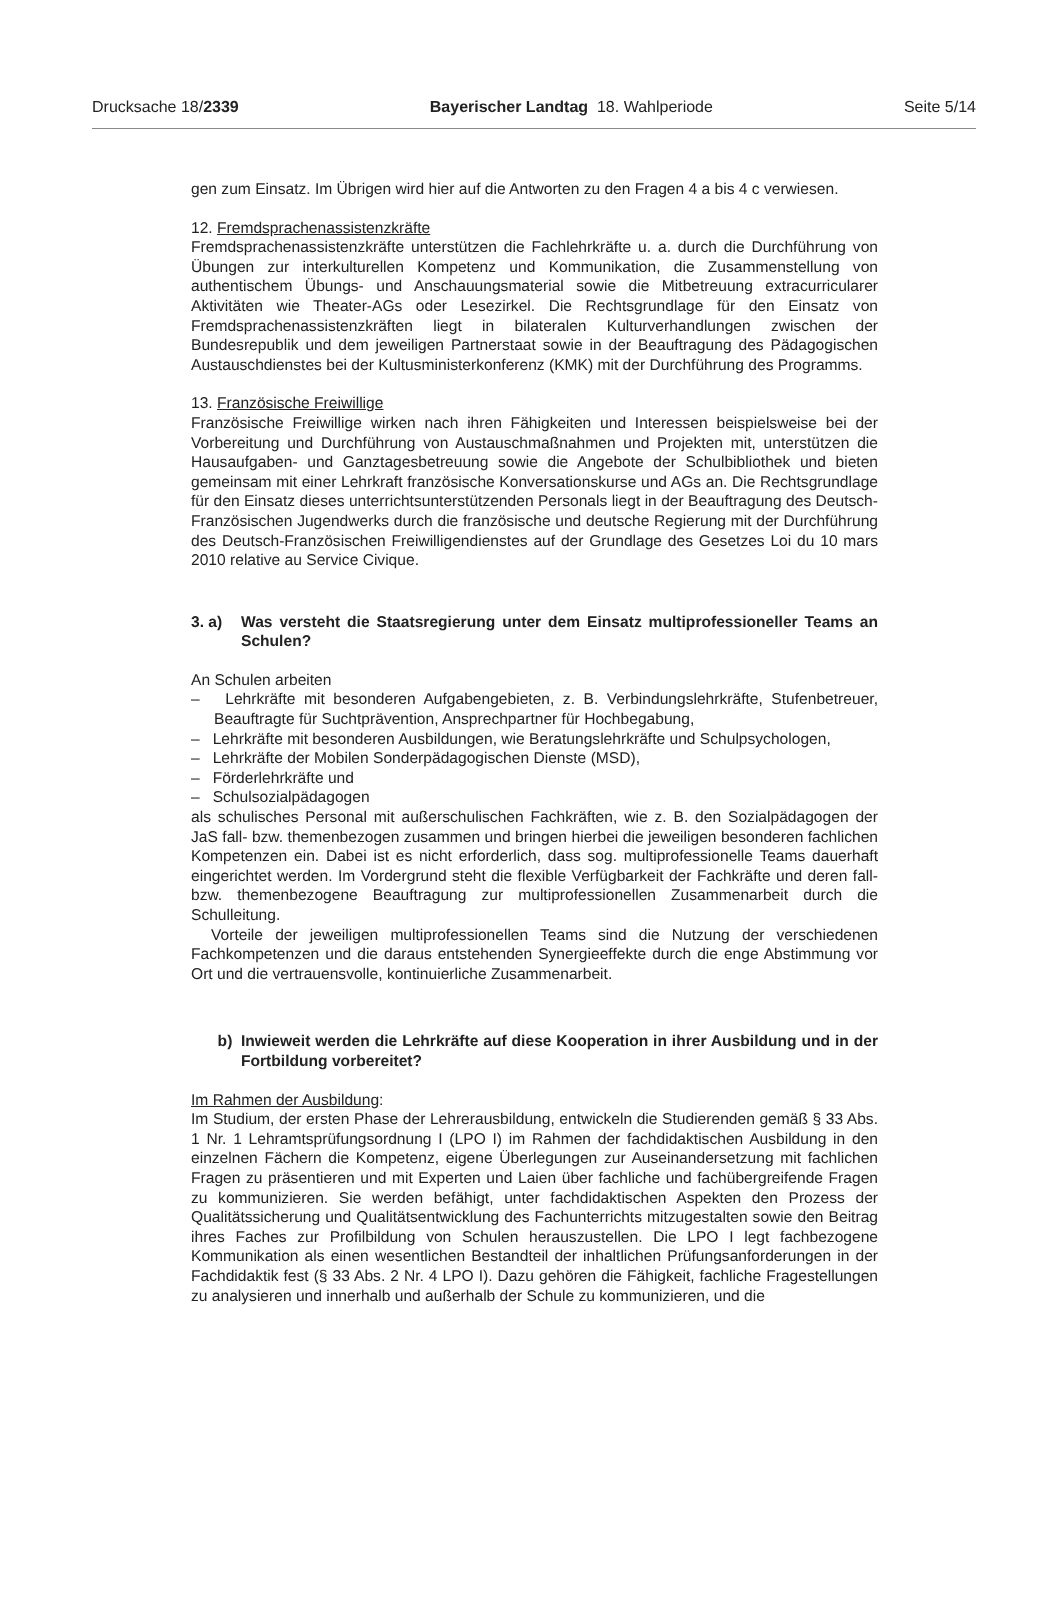Drucksache 18/2339 Bayerischer Landtag 18. Wahlperiode Seite 5/14
gen zum Einsatz. Im Übrigen wird hier auf die Antworten zu den Fragen 4 a bis 4 c verwiesen.
12. Fremdsprachenassistenzkräfte
Fremdsprachenassistenzkräfte unterstützen die Fachlehrkräfte u. a. durch die Durchführung von Übungen zur interkulturellen Kompetenz und Kommunikation, die Zusammenstellung von authentischem Übungs- und Anschauungsmaterial sowie die Mitbetreuung extracurricularer Aktivitäten wie Theater-AGs oder Lesezirkel. Die Rechtsgrundlage für den Einsatz von Fremdsprachenassistenzkräften liegt in bilateralen Kulturverhandlungen zwischen der Bundesrepublik und dem jeweiligen Partnerstaat sowie in der Beauftragung des Pädagogischen Austauschdienstes bei der Kultusministerkonferenz (KMK) mit der Durchführung des Programms.
13. Französische Freiwillige
Französische Freiwillige wirken nach ihren Fähigkeiten und Interessen beispielsweise bei der Vorbereitung und Durchführung von Austauschmaßnahmen und Projekten mit, unterstützen die Hausaufgaben- und Ganztagesbetreuung sowie die Angebote der Schulbibliothek und bieten gemeinsam mit einer Lehrkraft französische Konversationskurse und AGs an. Die Rechtsgrundlage für den Einsatz dieses unterrichtsunterstützenden Personals liegt in der Beauftragung des Deutsch-Französischen Jugendwerks durch die französische und deutsche Regierung mit der Durchführung des Deutsch-Französischen Freiwilligendienstes auf der Grundlage des Gesetzes Loi du 10 mars 2010 relative au Service Civique.
3. a) Was versteht die Staatsregierung unter dem Einsatz multiprofessioneller Teams an Schulen?
An Schulen arbeiten
– Lehrkräfte mit besonderen Aufgabengebieten, z. B. Verbindungslehrkräfte, Stufenbetreuer, Beauftragte für Suchtprävention, Ansprechpartner für Hochbegabung,
– Lehrkräfte mit besonderen Ausbildungen, wie Beratungslehrkräfte und Schulpsychologen,
– Lehrkräfte der Mobilen Sonderpädagogischen Dienste (MSD),
– Förderlehrkräfte und
– Schulsozialpädagogen
als schulisches Personal mit außerschulischen Fachkräften, wie z. B. den Sozialpädagogen der JaS fall- bzw. themenbezogen zusammen und bringen hierbei die jeweiligen besonderen fachlichen Kompetenzen ein. Dabei ist es nicht erforderlich, dass sog. multiprofessionelle Teams dauerhaft eingerichtet werden. Im Vordergrund steht die flexible Verfügbarkeit der Fachkräfte und deren fall- bzw. themenbezogene Beauftragung zur multiprofessionellen Zusammenarbeit durch die Schulleitung.
Vorteile der jeweiligen multiprofessionellen Teams sind die Nutzung der verschiedenen Fachkompetenzen und die daraus entstehenden Synergieeffekte durch die enge Abstimmung vor Ort und die vertrauensvolle, kontinuierliche Zusammenarbeit.
b) Inwieweit werden die Lehrkräfte auf diese Kooperation in ihrer Ausbildung und in der Fortbildung vorbereitet?
Im Rahmen der Ausbildung:
Im Studium, der ersten Phase der Lehrerausbildung, entwickeln die Studierenden gemäß § 33 Abs. 1 Nr. 1 Lehramtsprüfungsordnung I (LPO I) im Rahmen der fachdidaktischen Ausbildung in den einzelnen Fächern die Kompetenz, eigene Überlegungen zur Auseinandersetzung mit fachlichen Fragen zu präsentieren und mit Experten und Laien über fachliche und fachübergreifende Fragen zu kommunizieren. Sie werden befähigt, unter fachdidaktischen Aspekten den Prozess der Qualitätssicherung und Qualitätsentwicklung des Fachunterrichts mitzugestalten sowie den Beitrag ihres Faches zur Profilbildung von Schulen herauszustellen. Die LPO I legt fachbezogene Kommunikation als einen wesentlichen Bestandteil der inhaltlichen Prüfungsanforderungen in der Fachdidaktik fest (§ 33 Abs. 2 Nr. 4 LPO I). Dazu gehören die Fähigkeit, fachliche Fragestellungen zu analysieren und innerhalb und außerhalb der Schule zu kommunizieren, und die